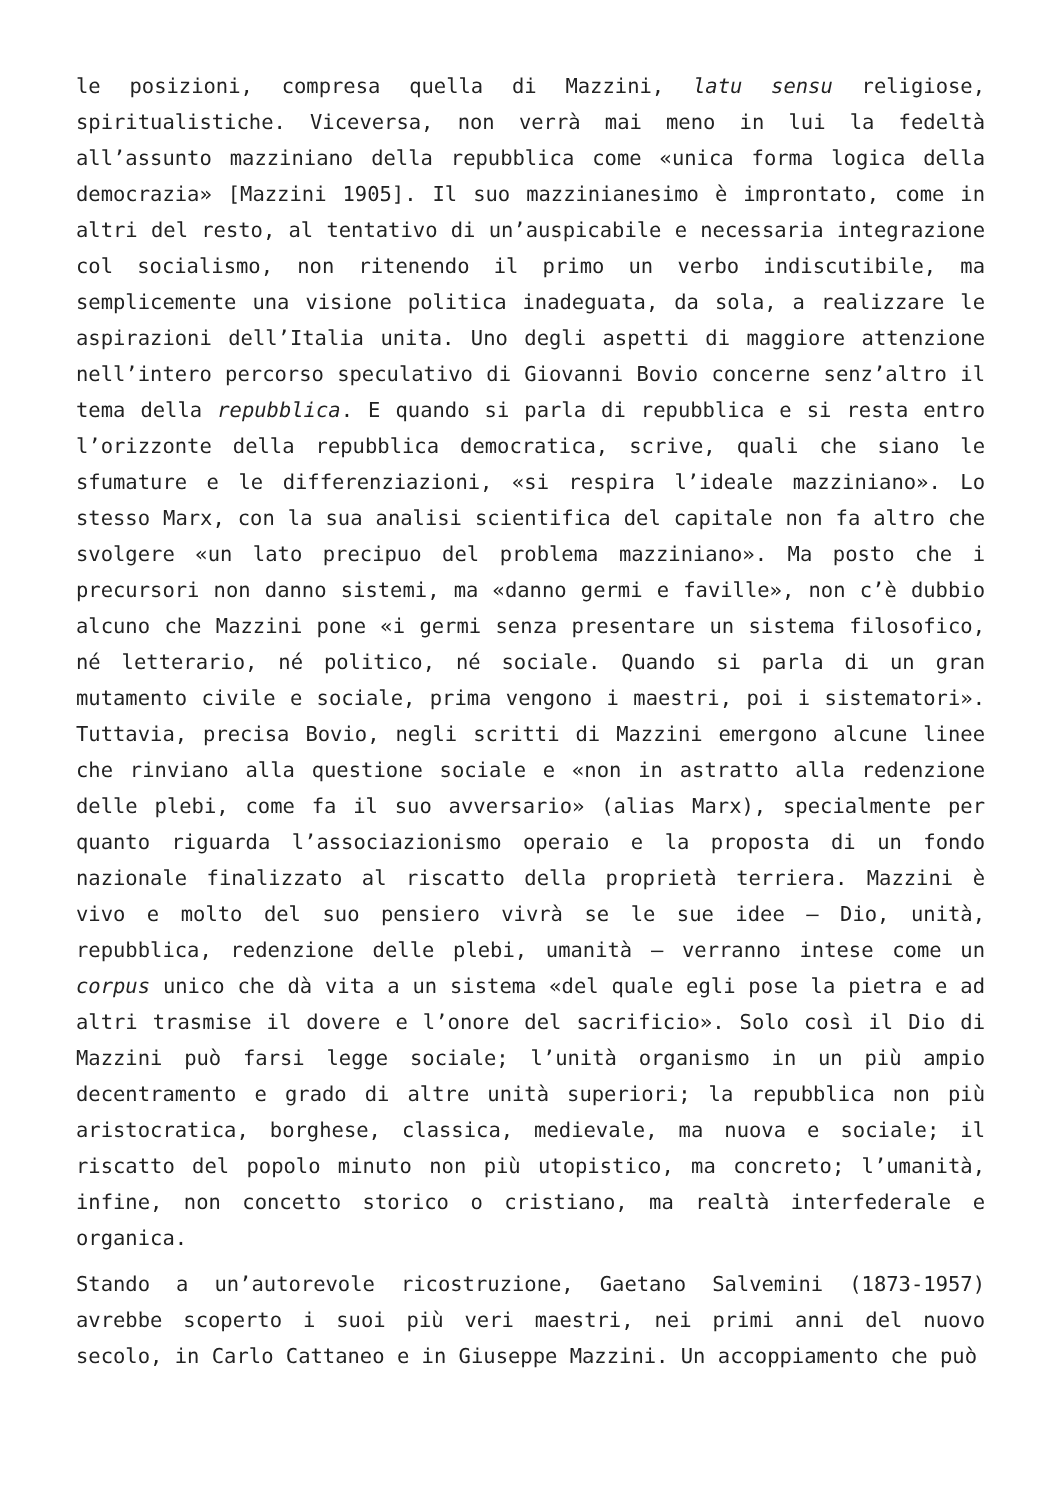le posizioni, compresa quella di Mazzini, latu sensu religiose, spiritualistiche. Viceversa, non verrà mai meno in lui la fedeltà all’assunto mazziniano della repubblica come «unica forma logica della democrazia» [Mazzini 1905]. Il suo mazzinianesimo è improntato, come in altri del resto, al tentativo di un’auspicabile e necessaria integrazione col socialismo, non ritenendo il primo un verbo indiscutibile, ma semplicemente una visione politica inadeguata, da sola, a realizzare le aspirazioni dell’Italia unita. Uno degli aspetti di maggiore attenzione nell’intero percorso speculativo di Giovanni Bovio concerne senz’altro il tema della repubblica. E quando si parla di repubblica e si resta entro l’orizzonte della repubblica democratica, scrive, quali che siano le sfumature e le differenziazioni, «si respira l’ideale mazziniano». Lo stesso Marx, con la sua analisi scientifica del capitale non fa altro che svolgere «un lato precipuo del problema mazziniano». Ma posto che i precursori non danno sistemi, ma «danno germi e faville», non c’è dubbio alcuno che Mazzini pone «i germi senza presentare un sistema filosofico, né letterario, né politico, né sociale. Quando si parla di un gran mutamento civile e sociale, prima vengono i maestri, poi i sistematori». Tuttavia, precisa Bovio, negli scritti di Mazzini emergono alcune linee che rinviano alla questione sociale e «non in astratto alla redenzione delle plebi, come fa il suo avversario» (alias Marx), specialmente per quanto riguarda l’associazionismo operaio e la proposta di un fondo nazionale finalizzato al riscatto della proprietà terriera. Mazzini è vivo e molto del suo pensiero vivrà se le sue idee – Dio, unità, repubblica, redenzione delle plebi, umanità – verranno intese come un corpus unico che dà vita a un sistema «del quale egli pose la pietra e ad altri trasmise il dovere e l’onore del sacrificio». Solo così il Dio di Mazzini può farsi legge sociale; l’unità organismo in un più ampio decentramento e grado di altre unità superiori; la repubblica non più aristocratica, borghese, classica, medievale, ma nuova e sociale; il riscatto del popolo minuto non più utopistico, ma concreto; l’umanità, infine, non concetto storico o cristiano, ma realtà interfederale e organica.
Stando a un’autorevole ricostruzione, Gaetano Salvemini (1873-1957) avrebbe scoperto i suoi più veri maestri, nei primi anni del nuovo secolo, in Carlo Cattaneo e in Giuseppe Mazzini. Un accoppiamento che può